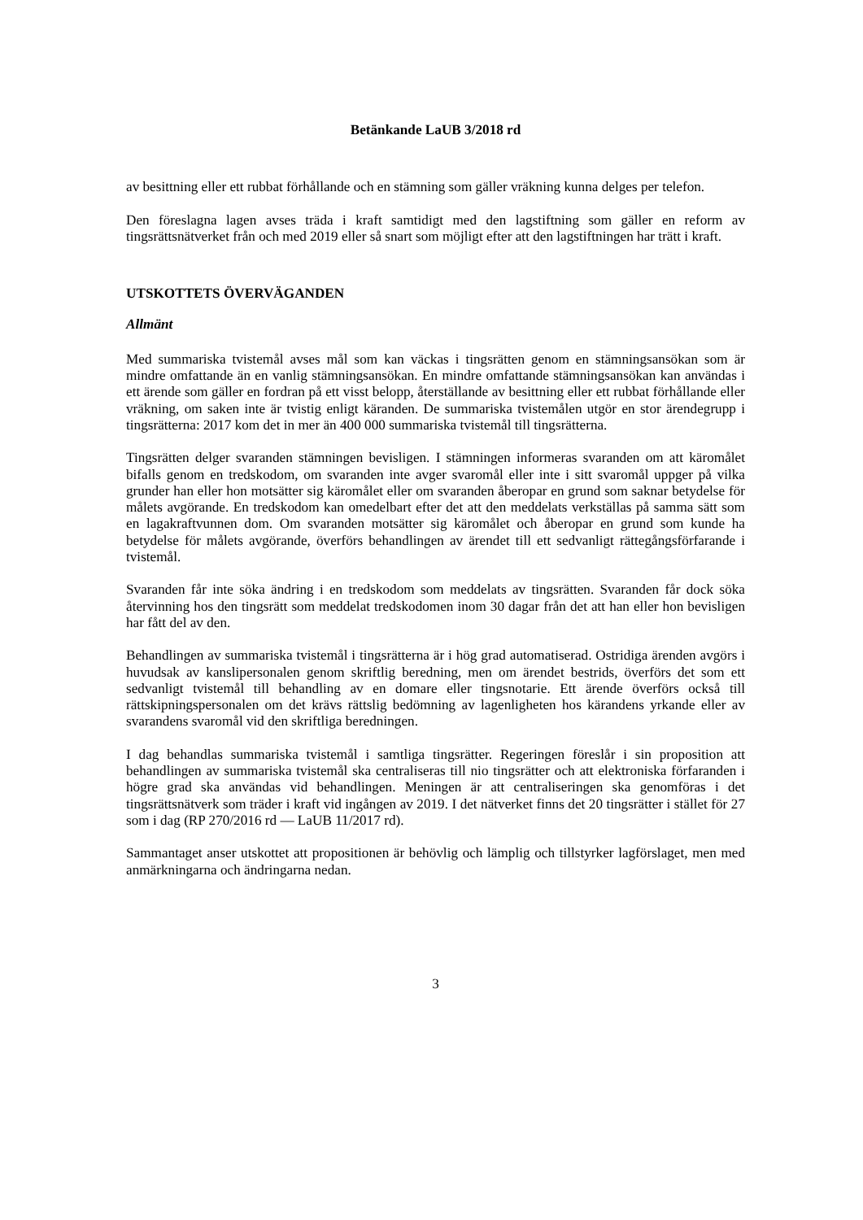Betänkande LaUB 3/2018 rd
av besittning eller ett rubbat förhållande och en stämning som gäller vräkning kunna delges per telefon.
Den föreslagna lagen avses träda i kraft samtidigt med den lagstiftning som gäller en reform av tingsrättsnätverket från och med 2019 eller så snart som möjligt efter att den lagstiftningen har trätt i kraft.
UTSKOTTETS ÖVERVÄGANDEN
Allmänt
Med summariska tvistemål avses mål som kan väckas i tingsrätten genom en stämningsansökan som är mindre omfattande än en vanlig stämningsansökan. En mindre omfattande stämningsansökan kan användas i ett ärende som gäller en fordran på ett visst belopp, återställande av besittning eller ett rubbat förhållande eller vräkning, om saken inte är tvistig enligt käranden. De summariska tvistemålen utgör en stor ärendegrupp i tingsrätterna: 2017 kom det in mer än 400 000 summariska tvistemål till tingsrätterna.
Tingsrätten delger svaranden stämningen bevisligen. I stämningen informeras svaranden om att käromålet bifalls genom en tredskodom, om svaranden inte avger svaromål eller inte i sitt svaromål uppger på vilka grunder han eller hon motsätter sig käromålet eller om svaranden åberopar en grund som saknar betydelse för målets avgörande. En tredskodom kan omedelbart efter det att den meddelats verkställas på samma sätt som en lagakraftvunnen dom. Om svaranden motsätter sig käromålet och åberopar en grund som kunde ha betydelse för målets avgörande, överförs behandlingen av ärendet till ett sedvanligt rättegångsförfarande i tvistemål.
Svaranden får inte söka ändring i en tredskodom som meddelats av tingsrätten. Svaranden får dock söka återvinning hos den tingsrätt som meddelat tredskodomen inom 30 dagar från det att han eller hon bevisligen har fått del av den.
Behandlingen av summariska tvistemål i tingsrätterna är i hög grad automatiserad. Ostridiga ärenden avgörs i huvudsak av kanslipersonalen genom skriftlig beredning, men om ärendet bestrids, överförs det som ett sedvanligt tvistemål till behandling av en domare eller tingsnotarie. Ett ärende överförs också till rättskipningspersonalen om det krävs rättslig bedömning av lagenligheten hos kärandens yrkande eller av svarandens svaromål vid den skriftliga beredningen.
I dag behandlas summariska tvistemål i samtliga tingsrätter. Regeringen föreslår i sin proposition att behandlingen av summariska tvistemål ska centraliseras till nio tingsrätter och att elektroniska förfaranden i högre grad ska användas vid behandlingen. Meningen är att centraliseringen ska genomföras i det tingsrättsnätverk som träder i kraft vid ingången av 2019. I det nätverket finns det 20 tingsrätter i stället för 27 som i dag (RP 270/2016 rd — LaUB 11/2017 rd).
Sammantaget anser utskottet att propositionen är behövlig och lämplig och tillstyrker lagförslaget, men med anmärkningarna och ändringarna nedan.
3